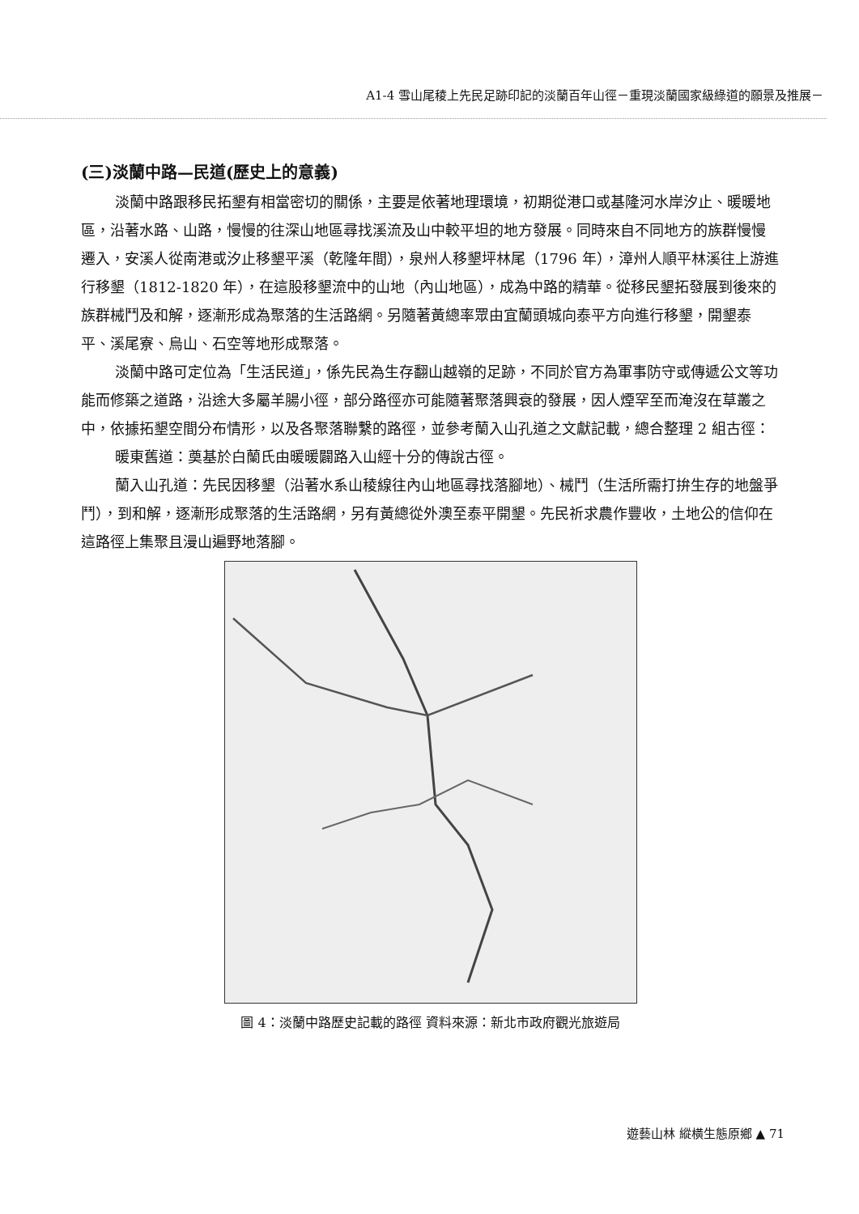A1-4 雪山尾稜上先民足跡印記的淡蘭百年山徑－重現淡蘭國家級綠道的願景及推展－
(三)淡蘭中路—民道(歷史上的意義)
淡蘭中路跟移民拓墾有相當密切的關係，主要是依著地理環境，初期從港口或基隆河水岸汐止、暖暖地區，沿著水路、山路，慢慢的往深山地區尋找溪流及山中較平坦的地方發展。同時來自不同地方的族群慢慢遷入，安溪人從南港或汐止移墾平溪（乾隆年間），泉州人移墾坪林尾（1796 年），漳州人順平林溪往上游進行移墾（1812-1820 年），在這股移墾流中的山地（內山地區），成為中路的精華。從移民墾拓發展到後來的族群械鬥及和解，逐漸形成為聚落的生活路網。另隨著黃總率眾由宜蘭頭城向泰平方向進行移墾，開墾泰平、溪尾寮、烏山、石空等地形成聚落。
淡蘭中路可定位為「生活民道」，係先民為生存翻山越嶺的足跡，不同於官方為軍事防守或傳遞公文等功能而修築之道路，沿途大多屬羊腸小徑，部分路徑亦可能隨著聚落興衰的發展，因人煙罕至而淹沒在草叢之中，依據拓墾空間分布情形，以及各聚落聯繫的路徑，並參考蘭入山孔道之文獻記載，總合整理 2 組古徑：
暖東舊道：奠基於白蘭氏由暖暖闢路入山經十分的傳說古徑。
蘭入山孔道：先民因移墾（沿著水系山稜線往內山地區尋找落腳地）、械鬥（生活所需打拚生存的地盤爭鬥），到和解，逐漸形成聚落的生活路網，另有黃總從外澳至泰平開墾。先民祈求農作豐收，土地公的信仰在這路徑上集聚且漫山遍野地落腳。
圖 4：淡蘭中路歷史記載的路徑 資料來源：新北市政府觀光旅遊局
遊藝山林 縱橫生態原鄉 ▲ 71